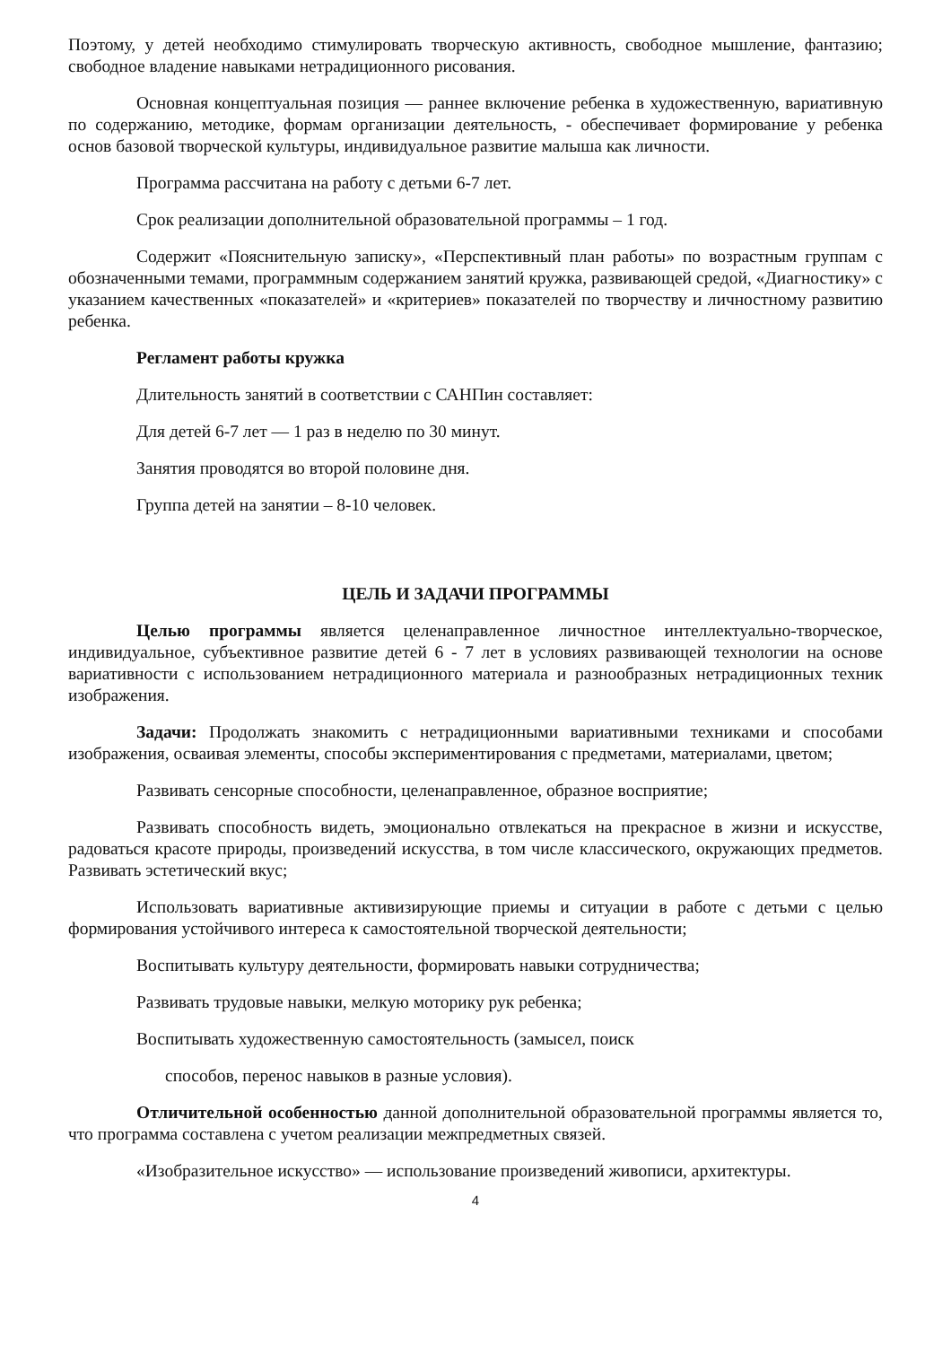Поэтому, у детей необходимо стимулировать творческую активность, свободное мышление, фантазию; свободное владение навыками нетрадиционного рисования.
Основная концептуальная позиция — раннее включение ребенка в художественную, вариативную по содержанию, методике, формам организации деятельность, - обеспечивает формирование у ребенка основ базовой творческой культуры, индивидуальное развитие малыша как личности.
Программа рассчитана на работу с детьми 6-7 лет.
Срок реализации дополнительной образовательной программы – 1 год.
Содержит «Пояснительную записку», «Перспективный план работы» по возрастным группам с обозначенными темами, программным содержанием занятий кружка, развивающей средой, «Диагностику» с указанием качественных «показателей» и «критериев» показателей по творчеству и личностному развитию ребенка.
Регламент работы кружка
Длительность занятий в соответствии с САНПин составляет:
Для детей 6-7 лет — 1 раз в неделю по 30 минут.
Занятия проводятся во второй половине дня.
Группа детей на занятии – 8-10 человек.
ЦЕЛЬ И ЗАДАЧИ ПРОГРАММЫ
Целью программы является целенаправленное личностное интеллектуально-творческое, индивидуальное, субъективное развитие детей 6 - 7 лет в условиях развивающей технологии на основе вариативности с использованием нетрадиционного материала и разнообразных нетрадиционных техник изображения.
Задачи: Продолжать знакомить с нетрадиционными вариативными техниками и способами изображения, осваивая элементы, способы экспериментирования с предметами, материалами, цветом;
Развивать сенсорные способности, целенаправленное, образное восприятие;
Развивать способность видеть, эмоционально отвлекаться на прекрасное в жизни и искусстве, радоваться красоте природы, произведений искусства, в том числе классического, окружающих предметов. Развивать эстетический вкус;
Использовать вариативные активизирующие приемы и ситуации в работе с детьми с целью формирования устойчивого интереса к самостоятельной творческой деятельности;
Воспитывать культуру деятельности, формировать навыки сотрудничества;
Развивать трудовые навыки, мелкую моторику рук ребенка;
Воспитывать художественную самостоятельность (замысел, поиск
способов, перенос навыков в разные условия).
Отличительной особенностью данной дополнительной образовательной программы является то, что программа составлена с учетом реализации межпредметных связей.
«Изобразительное искусство» — использование произведений живописи, архитектуры.
4